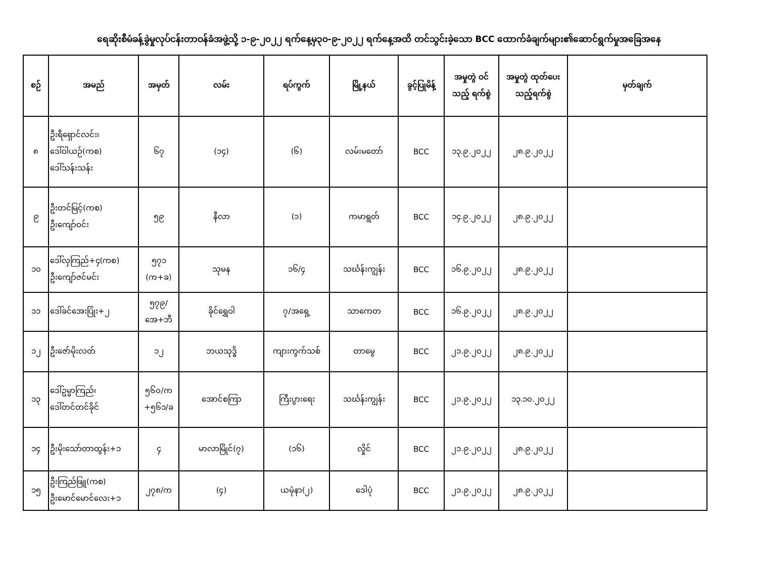ရေဆိုးစီမံခန့်ခွဲမှုလုပ်ငန်းတာဝန်ခံအဖွဲ့သို့ ၁-၉-၂၀၂၂ ရက်နေ့မှ၃၀-၉-၂၀၂၂ ရက်နေ့အထိ တင်သွင်းခဲ့သော BCC ထောက်ခံချက်များ၏ဆောင်ရွက်မှုအခြေအနေ
| စဉ် | အမည် | အမှတ် | လမ်း | ရပ်ကွက် | မြို့နယ် | ခွင့်ပြုမိန့် | အမှုတွဲ ဝင်သည့် ရက်စွဲ | အမှုတွဲ ထုတ်ပေး သည့်ရက်စွဲ | မှတ်ချက် |
| --- | --- | --- | --- | --- | --- | --- | --- | --- | --- |
| ၈ | ဦးရီရှောင်လင်း၊ ဒေါ်ဝါယဉ်(ကစ) ဒေါ်သန်းသန်း | ၆၇ | (၁၄) | (၆) | လမ်းမတော် | BCC | ၁၃.၉.၂၀၂၂ | ၂၈.၉.၂၀၂၂ | |
| ၉ | ဦးတင်မြင့်(ကစ) ဦးကျော်ဝင်း | ၅၉ | နီလာ | (၁) | ကမာရွတ် | BCC | ၁၄.၉.၂၀၂၂ | ၂၈.၉.၂၀၂၂ | |
| ၁၀ | ဒေါ်လှကြည်+၄(ကစ) ဦးကျော်ဇင်မင်း | ၅၇၁ (က+ခ) | သုမန | ၁၆/၄ | သင်္ဃန်းကျွန်း | BCC | ၁၆.၉.၂၀၂၂ | ၂၈.၉.၂၀၂၂ | |
| ၁၁ | ဒေါ်ခင်အေးပြုံး+၂ | ၅၇၉/ အေ+ဘီ | ခိုင်ရွှေဝါ | ၇/အရှေ့ | သာကေတ | BCC | ၁၆.၉.၂၀၂၂ | ၂၈.၉.၂၀၂၂ | |
| ၁၂ | ဦးဇော်မိုးလတ် | ၁၂ | ဘယသုဒ္ဓိ | ကျားကွက်သစ် | တာမွေ | BCC | ၂၁.၉.၂၀၂၂ | ၂၈.၉.၂၀၂၂ | |
| ၁၃ | ဒေါ်ဥမ္မာကြည်၊ ဒေါ်တင်တင်ခိုင် | ၅၆၀/က +၅၆၁/ခ | အောင်စကြာ | ကြီးပွားရေး | သင်္ဃန်းကျွန်း | BCC | ၂၁.၉.၂၀၂၂ | ၁၃.၁၀.၂၀၂၂ | |
| ၁၄ | ဦးမိုးသော်တာထွန်း+၁ | ၄ | မာလာမြိုင်(၇) | (၁၆) | လှိုင် | BCC | ၂၁.၉.၂၀၂၂ | ၂၈.၉.၂၀၂၂ | |
| ၁၅ | ဦးကြည်ဖြူ(ကစ) ဦးမောင်မောင်လေး+၁ | ၂၇၈/က | (၄) | ယမုံနာ(၂) | ဒေါပုံ | BCC | ၂၁.၉.၂၀၂၂ | ၂၈.၉.၂၀၂၂ | |